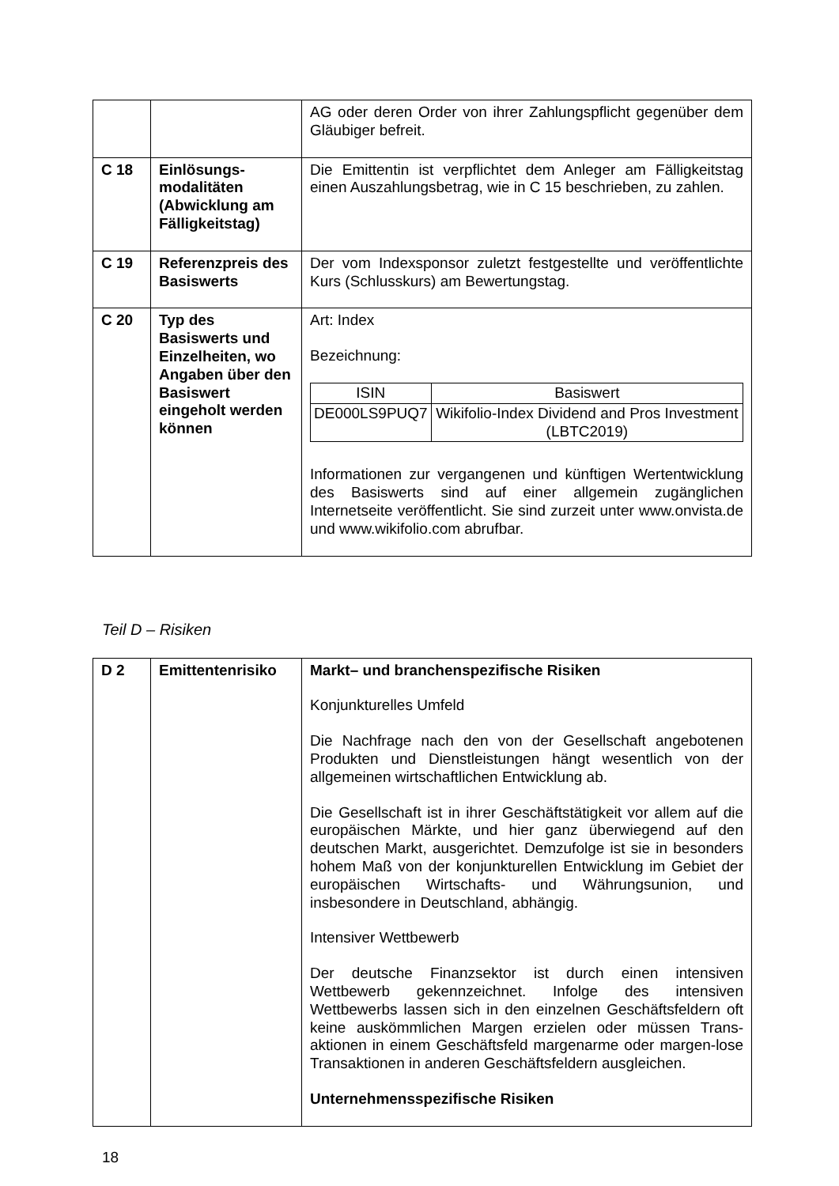| | | AG oder deren Order von ihrer Zahlungspflicht gegenüber dem Gläubiger befreit. |
| C 18 | Einlösungs-modalitäten (Abwicklung am Fälligkeitstag) | Die Emittentin ist verpflichtet dem Anleger am Fälligkeitstag einen Auszahlungsbetrag, wie in C 15 beschrieben, zu zahlen. |
| C 19 | Referenzpreis des Basiswerts | Der vom Indexsponsor zuletzt festgestellte und veröffentlichte Kurs (Schlusskurs) am Bewertungstag. |
| C 20 | Typ des Basiswerts und Einzelheiten, wo Angaben über den Basiswert eingeholt werden können | Art: Index Bezeichnung: / ISIN / Basiswert / / --- / --- / / DE000LS9PUQ7 / Wikifolio-Index Dividend and Pros Investment (LBTC2019) / Informationen zur vergangenen und künftigen Wertentwicklung des Basiswerts sind auf einer allgemein zugänglichen Internetseite veröffentlicht. Sie sind zurzeit unter www.onvista.de und www.wikifolio.com abrufbar. |
Teil D – Risiken
| D 2 | Emittentenrisiko | Markt– und branchenspezifische Risiken Konjunkturelles Umfeld Die Nachfrage nach den von der Gesellschaft angebotenen Produkten und Dienstleistungen hängt wesentlich von der allgemeinen wirtschaftlichen Entwicklung ab. Die Gesellschaft ist in ihrer Geschäftstätigkeit vor allem auf die europäischen Märkte, und hier ganz überwiegend auf den deutschen Markt, ausgerichtet. Demzufolge ist sie in besonders hohem Maß von der konjunkturellen Entwicklung im Gebiet der europäischen Wirtschafts- und Währungsunion, und insbesondere in Deutschland, abhängig. Intensiver Wettbewerb Der deutsche Finanzsektor ist durch einen intensiven Wettbewerb gekennzeichnet. Infolge des intensiven Wettbewerbs lassen sich in den einzelnen Geschäftsfeldern oft keine auskömmlichen Margen erzielen oder müssen Trans-aktionen in einem Geschäftsfeld margenarme oder margen-lose Transaktionen in anderen Geschäftsfeldern ausgleichen. Unternehmensspezifische Risiken |
18